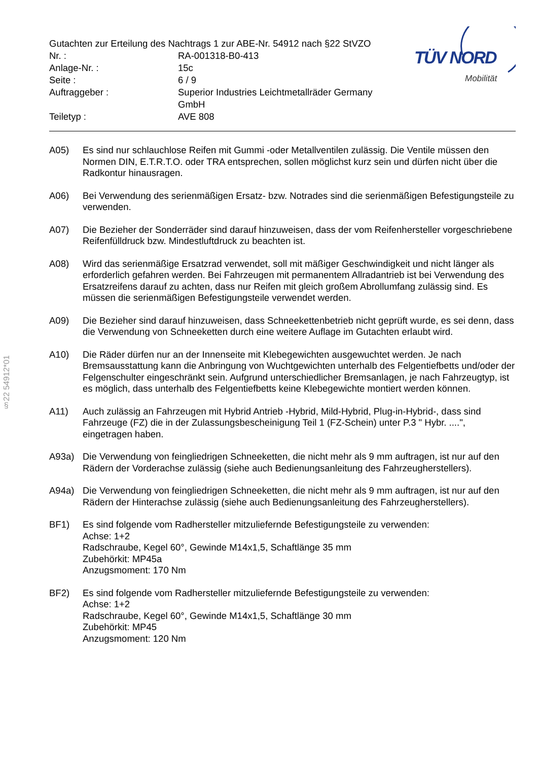§22 54912*01
| Gutachten zur Erteilung des Nachtrags 1 zur ABE-Nr. 54912 nach §22 StVZO | |
| Nr. : | RA-001318-B0-413 |
| Anlage-Nr. : | 15c |
| Seite : | 6 / 9 |
| Auftraggeber : | Superior Industries Leichtmetallräder Germany GmbH |
| Teiletyp : | AVE 808 |
TÜV NORD
Mobilität
A05) Es sind nur schlauchlose Reifen mit Gummi -oder Metallventilen zulässig. Die Ventile müssen den Normen DIN, E.T.R.T.O. oder TRA entsprechen, sollen möglichst kurz sein und dürfen nicht über die Radkontur hinausragen.
A06) Bei Verwendung des serienmäßigen Ersatz- bzw. Notrades sind die serienmäßigen Befestigungsteile zu verwenden.
A07) Die Bezieher der Sonderräder sind darauf hinzuweisen, dass der vom Reifenhersteller vorgeschriebene Reifenfülldruck bzw. Mindestluftdruck zu beachten ist.
A08) Wird das serienmäßige Ersatzrad verwendet, soll mit mäßiger Geschwindigkeit und nicht länger als erforderlich gefahren werden. Bei Fahrzeugen mit permanentem Allradantrieb ist bei Verwendung des Ersatzreifens darauf zu achten, dass nur Reifen mit gleich großem Abrollumfang zulässig sind. Es müssen die serienmäßigen Befestigungsteile verwendet werden.
A09) Die Bezieher sind darauf hinzuweisen, dass Schneekettenbetrieb nicht geprüft wurde, es sei denn, dass die Verwendung von Schneeketten durch eine weitere Auflage im Gutachten erlaubt wird.
A10) Die Räder dürfen nur an der Innenseite mit Klebegewichten ausgewuchtet werden. Je nach Bremsausstattung kann die Anbringung von Wuchtgewichten unterhalb des Felgentiefbetts und/oder der Felgenschulter eingeschränkt sein. Aufgrund unterschiedlicher Bremsanlagen, je nach Fahrzeugtyp, ist es möglich, dass unterhalb des Felgentiefbetts keine Klebegewichte montiert werden können.
A11) Auch zulässig an Fahrzeugen mit Hybrid Antrieb -Hybrid, Mild-Hybrid, Plug-in-Hybrid-, dass sind Fahrzeuge (FZ) die in der Zulassungsbescheinigung Teil 1 (FZ-Schein) unter P.3 " Hybr. ....", eingetragen haben.
A93a) Die Verwendung von feingliedrigen Schneeketten, die nicht mehr als 9 mm auftragen, ist nur auf den Rädern der Vorderachse zulässig (siehe auch Bedienungsanleitung des Fahrzeugherstellers).
A94a) Die Verwendung von feingliedrigen Schneeketten, die nicht mehr als 9 mm auftragen, ist nur auf den Rädern der Hinterachse zulässig (siehe auch Bedienungsanleitung des Fahrzeugherstellers).
BF1) Es sind folgende vom Radhersteller mitzuliefernde Befestigungsteile zu verwenden:
Achse: 1+2
Radschraube, Kegel 60°, Gewinde M14x1,5, Schaftlänge 35 mm
Zubehörkit: MP45a
Anzugsmoment: 170 Nm
BF2) Es sind folgende vom Radhersteller mitzuliefernde Befestigungsteile zu verwenden:
Achse: 1+2
Radschraube, Kegel 60°, Gewinde M14x1,5, Schaftlänge 30 mm
Zubehörkit: MP45
Anzugsmoment: 120 Nm